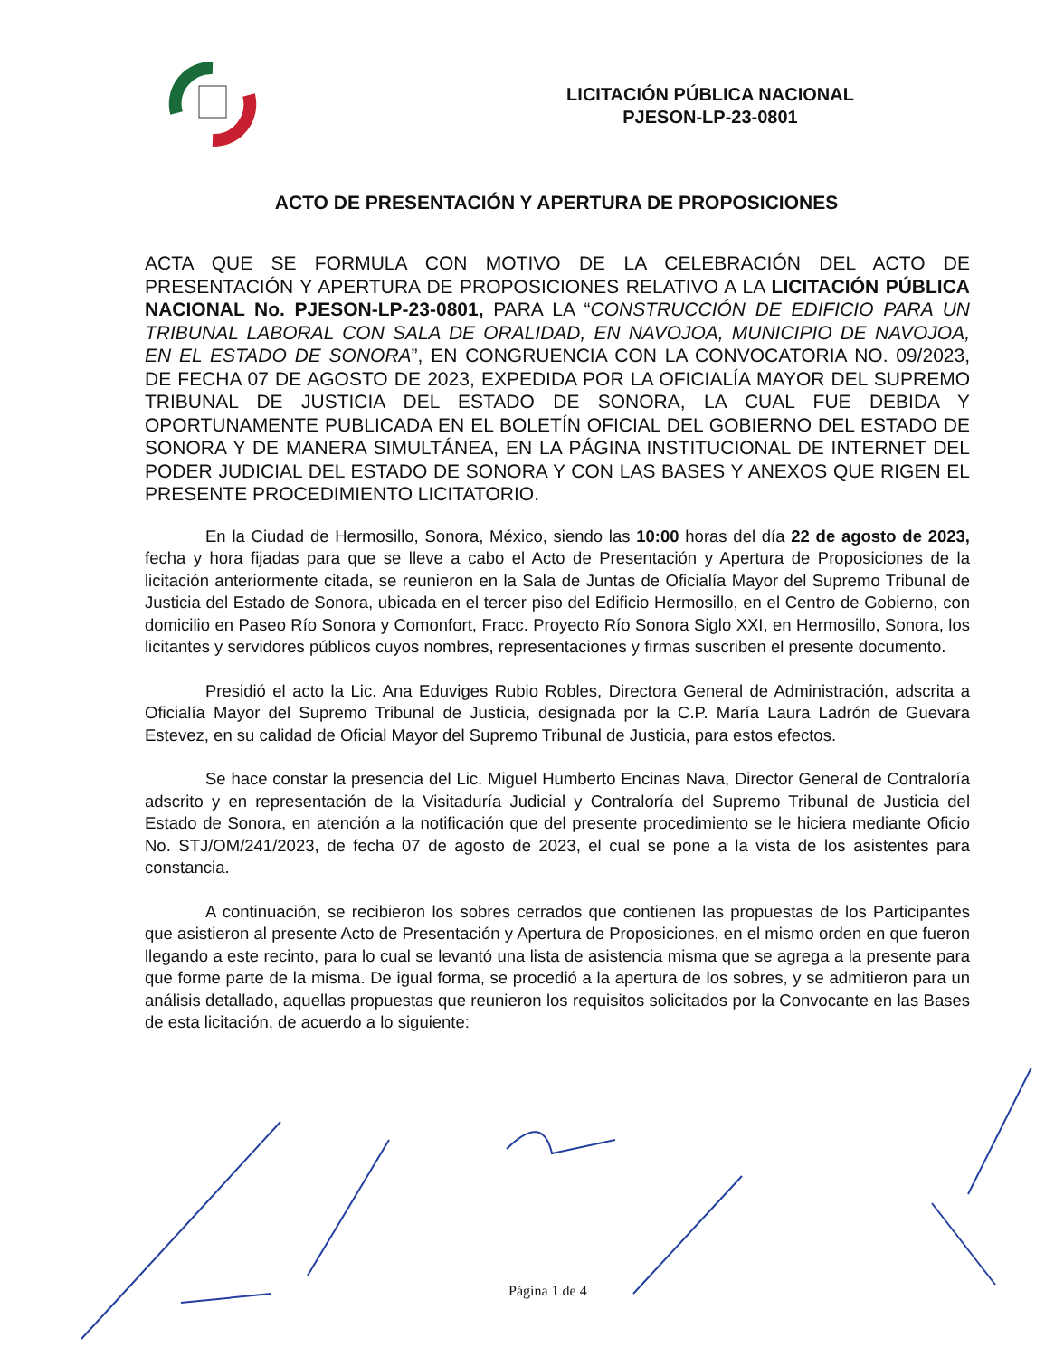LICITACIÓN PÚBLICA NACIONAL
PJESON-LP-23-0801
ACTO DE PRESENTACIÓN Y APERTURA DE PROPOSICIONES
ACTA QUE SE FORMULA CON MOTIVO DE LA CELEBRACIÓN DEL ACTO DE PRESENTACIÓN Y APERTURA DE PROPOSICIONES RELATIVO A LA LICITACIÓN PÚBLICA NACIONAL No. PJESON-LP-23-0801, PARA LA “CONSTRUCCIÓN DE EDIFICIO PARA UN TRIBUNAL LABORAL CON SALA DE ORALIDAD, EN NAVOJOA, MUNICIPIO DE NAVOJOA, EN EL ESTADO DE SONORA”, EN CONGRUENCIA CON LA CONVOCATORIA NO. 09/2023, DE FECHA 07 DE AGOSTO DE 2023, EXPEDIDA POR LA OFICIALÍA MAYOR DEL SUPREMO TRIBUNAL DE JUSTICIA DEL ESTADO DE SONORA, LA CUAL FUE DEBIDA Y OPORTUNAMENTE PUBLICADA EN EL BOLETÍN OFICIAL DEL GOBIERNO DEL ESTADO DE SONORA Y DE MANERA SIMULTÁNEA, EN LA PÁGINA INSTITUCIONAL DE INTERNET DEL PODER JUDICIAL DEL ESTADO DE SONORA Y CON LAS BASES Y ANEXOS QUE RIGEN EL PRESENTE PROCEDIMIENTO LICITATORIO.
En la Ciudad de Hermosillo, Sonora, México, siendo las 10:00 horas del día 22 de agosto de 2023, fecha y hora fijadas para que se lleve a cabo el Acto de Presentación y Apertura de Proposiciones de la licitación anteriormente citada, se reunieron en la Sala de Juntas de Oficialía Mayor del Supremo Tribunal de Justicia del Estado de Sonora, ubicada en el tercer piso del Edificio Hermosillo, en el Centro de Gobierno, con domicilio en Paseo Río Sonora y Comonfort, Fracc. Proyecto Río Sonora Siglo XXI, en Hermosillo, Sonora, los licitantes y servidores públicos cuyos nombres, representaciones y firmas suscriben el presente documento.
Presidió el acto la Lic. Ana Eduviges Rubio Robles, Directora General de Administración, adscrita a Oficialía Mayor del Supremo Tribunal de Justicia, designada por la C.P. María Laura Ladrón de Guevara Estevez, en su calidad de Oficial Mayor del Supremo Tribunal de Justicia, para estos efectos.
Se hace constar la presencia del Lic. Miguel Humberto Encinas Nava, Director General de Contraloría adscrito y en representación de la Visitaduría Judicial y Contraloría del Supremo Tribunal de Justicia del Estado de Sonora, en atención a la notificación que del presente procedimiento se le hiciera mediante Oficio No. STJ/OM/241/2023, de fecha 07 de agosto de 2023, el cual se pone a la vista de los asistentes para constancia.
A continuación, se recibieron los sobres cerrados que contienen las propuestas de los Participantes que asistieron al presente Acto de Presentación y Apertura de Proposiciones, en el mismo orden en que fueron llegando a este recinto, para lo cual se levantó una lista de asistencia misma que se agrega a la presente para que forme parte de la misma. De igual forma, se procedió a la apertura de los sobres, y se admitieron para un análisis detallado, aquellas propuestas que reunieron los requisitos solicitados por la Convocante en las Bases de esta licitación, de acuerdo a lo siguiente:
Página 1 de 4